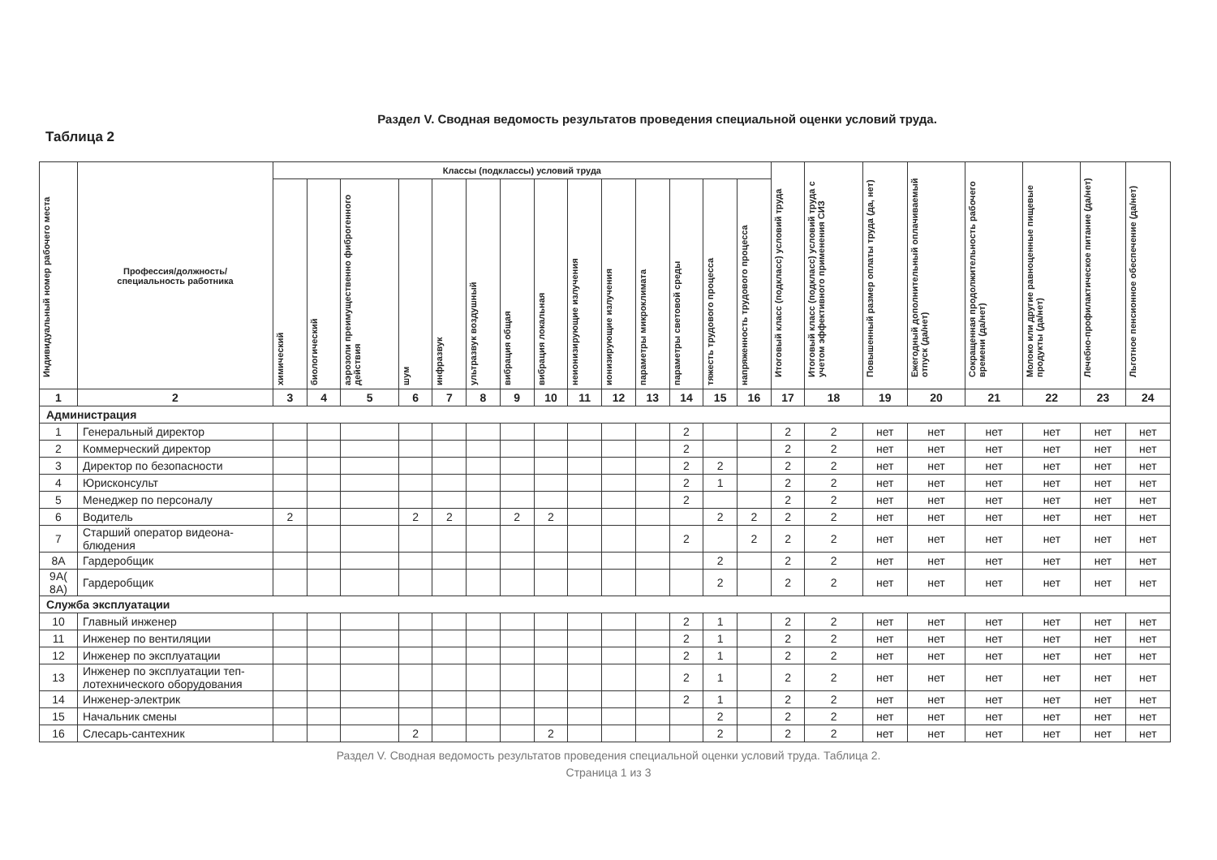Раздел V. Сводная ведомость результатов проведения специальной оценки условий труда.
Таблица 2
| Индивидуальный номер рабочего места | Профессия/должность/ специальность работника | Классы (подклассы) условий труда | | | | | | | | | | | | | | Итоговый класс (подкласс) условий труда | Итоговый класс (подкласс) условий труда с учетом эффективного применения СИЗ | Повышенный размер оплаты труда (да, нет) | Ежегодный дополнительный оплачиваемый отпуск (да/нет) | Сокращенная продолжительность рабочего времени (да/нет) | Молоко или другие равноценные пищевые продукты (да/нет) | Лечебно-профилактическое питание (да/нет) | Льготное пенсионное обеспечение (да/нет) |
| --- | --- | --- | --- | --- | --- | --- | --- | --- | --- | --- | --- | --- | --- | --- | --- | --- | --- | --- | --- | --- | --- | --- | --- |
| | | химический | биологический | аэрозоли преимущественно фиброгенного действия | шум | инфразвук | ультразвук воздушный | вибрация общая | вибрация локальная | неионизирующие излучения | ионизирующие излучения | параметры микроклимата | параметры световой среды | тяжесть трудового процесса | напряженность трудового процесса | | | | | | | | |
| 1 | 2 | 3 | 4 | 5 | 6 | 7 | 8 | 9 | 10 | 11 | 12 | 13 | 14 | 15 | 16 | 17 | 18 | 19 | 20 | 21 | 22 | 23 | 24 |
| Администрация | | | | | | | | | | | | | | | | | | | | | | | |
| 1 | Генеральный директор | | | | | | | | | | | | 2 | | | 2 | 2 | нет | нет | нет | нет | нет | нет |
| 2 | Коммерческий директор | | | | | | | | | | | | 2 | | | 2 | 2 | нет | нет | нет | нет | нет | нет |
| 3 | Директор по безопасности | | | | | | | | | | | | 2 | 2 | | 2 | 2 | нет | нет | нет | нет | нет | нет |
| 4 | Юрисконсульт | | | | | | | | | | | | 2 | 1 | | 2 | 2 | нет | нет | нет | нет | нет | нет |
| 5 | Менеджер по персоналу | | | | | | | | | | | | 2 | | | 2 | 2 | нет | нет | нет | нет | нет | нет |
| 6 | Водитель | 2 | | | 2 | 2 | | 2 | 2 | | | | | 2 | 2 | 2 | 2 | нет | нет | нет | нет | нет | нет |
| 7 | Старший оператор видеона- блюдения | | | | | | | | | | | | 2 | | 2 | 2 | 2 | нет | нет | нет | нет | нет | нет |
| 8А | Гардеробщик | | | | | | | | | | | | | 2 | | 2 | 2 | нет | нет | нет | нет | нет | нет |
| 9А( 8А) | Гардеробщик | | | | | | | | | | | | | 2 | | 2 | 2 | нет | нет | нет | нет | нет | нет |
| Служба эксплуатации | | | | | | | | | | | | | | | | | | | | | | | |
| 10 | Главный инженер | | | | | | | | | | | | 2 | 1 | | 2 | 2 | нет | нет | нет | нет | нет | нет |
| 11 | Инженер по вентиляции | | | | | | | | | | | | 2 | 1 | | 2 | 2 | нет | нет | нет | нет | нет | нет |
| 12 | Инженер по эксплуатации | | | | | | | | | | | | 2 | 1 | | 2 | 2 | нет | нет | нет | нет | нет | нет |
| 13 | Инженер по эксплуатации теп- лотехнического оборудования | | | | | | | | | | | | 2 | 1 | | 2 | 2 | нет | нет | нет | нет | нет | нет |
| 14 | Инженер-электрик | | | | | | | | | | | | 2 | 1 | | 2 | 2 | нет | нет | нет | нет | нет | нет |
| 15 | Начальник смены | | | | | | | | | | | | | 2 | | 2 | 2 | нет | нет | нет | нет | нет | нет |
| 16 | Слесарь-сантехник | | | | 2 | | | | 2 | | | | | 2 | | 2 | 2 | нет | нет | нет | нет | нет | нет |
Раздел V. Сводная ведомость результатов проведения специальной оценки условий труда. Таблица 2.
Страница 1 из 3